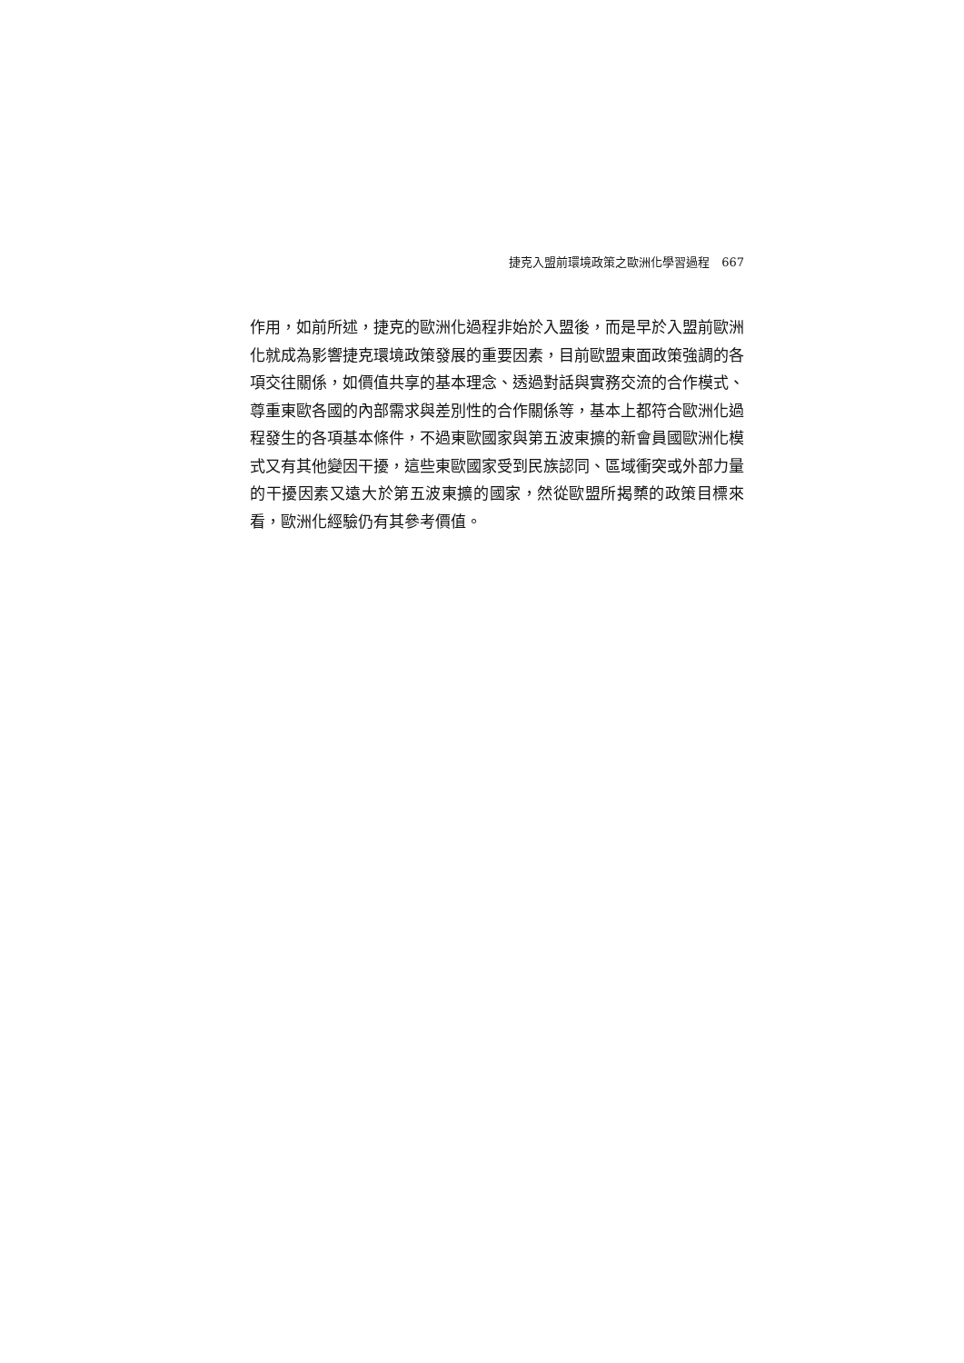捷克入盟前環境政策之歐洲化學習過程　667
作用，如前所述，捷克的歐洲化過程非始於入盟後，而是早於入盟前歐洲化就成為影響捷克環境政策發展的重要因素，目前歐盟東面政策強調的各項交往關係，如價值共享的基本理念、透過對話與實務交流的合作模式、尊重東歐各國的內部需求與差別性的合作關係等，基本上都符合歐洲化過程發生的各項基本條件，不過東歐國家與第五波東擴的新會員國歐洲化模式又有其他變因干擾，這些東歐國家受到民族認同、區域衝突或外部力量的干擾因素又遠大於第五波東擴的國家，然從歐盟所揭櫫的政策目標來看，歐洲化經驗仍有其參考價值。